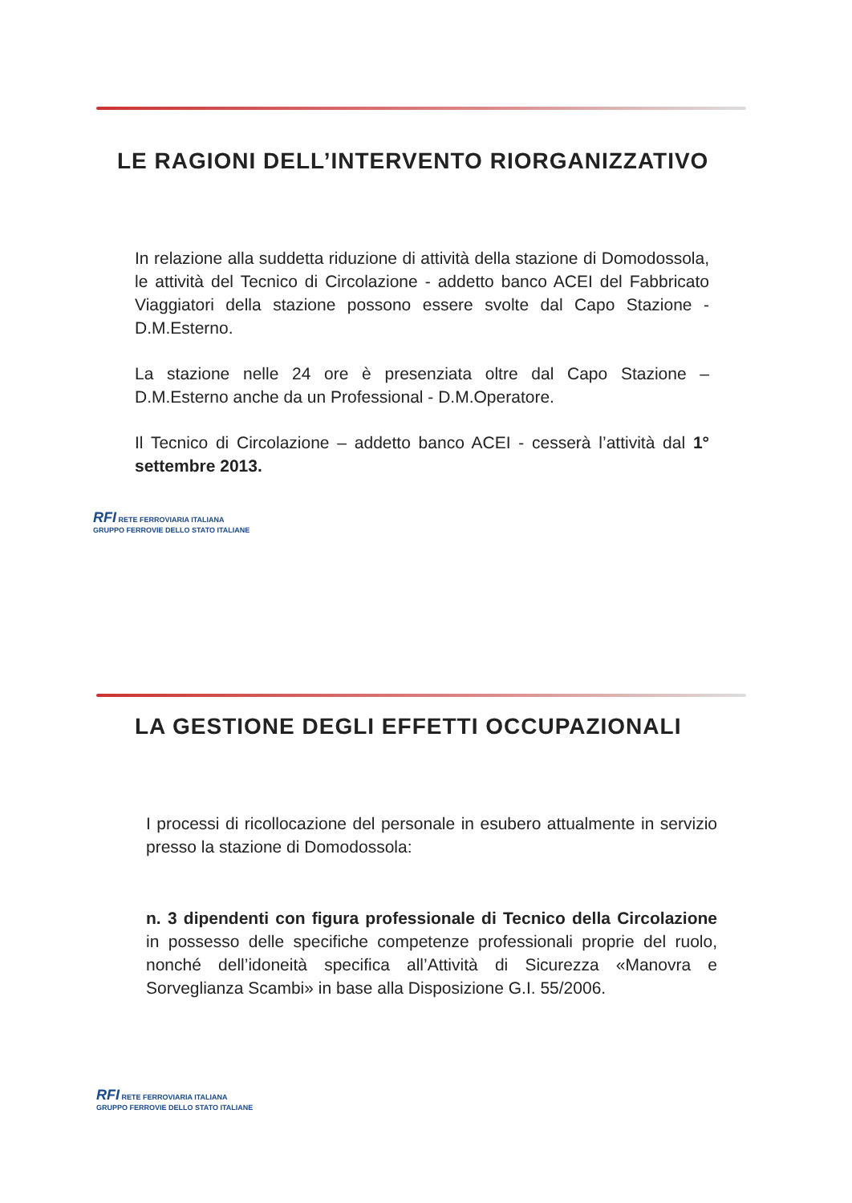LE RAGIONI DELL’INTERVENTO RIORGANIZZATIVO
In relazione alla suddetta riduzione di attività della stazione di Domodossola, le attività del Tecnico di Circolazione - addetto banco ACEI del Fabbricato Viaggiatori della stazione possono essere svolte dal Capo Stazione - D.M.Esterno.
La stazione nelle 24 ore è presenziata oltre dal Capo Stazione – D.M.Esterno anche da un Professional - D.M.Operatore.
Il Tecnico di Circolazione – addetto banco ACEI - cesserà l’attività dal 1° settembre 2013.
RFI RETE FERROVIARIA ITALIANA
GRUPPO FERROVIE DELLO STATO ITALIANE
LA GESTIONE DEGLI EFFETTI OCCUPAZIONALI
I processi di ricollocazione del personale in esubero attualmente in servizio presso la stazione di Domodossola:
n. 3 dipendenti con figura professionale di Tecnico della Circolazione in possesso delle specifiche competenze professionali proprie del ruolo, nonché dell’idoneità specifica all’Attività di Sicurezza «Manovra e Sorveglianza Scambi» in base alla Disposizione G.I. 55/2006.
RFI RETE FERROVIARIA ITALIANA
GRUPPO FERROVIE DELLO STATO ITALIANE